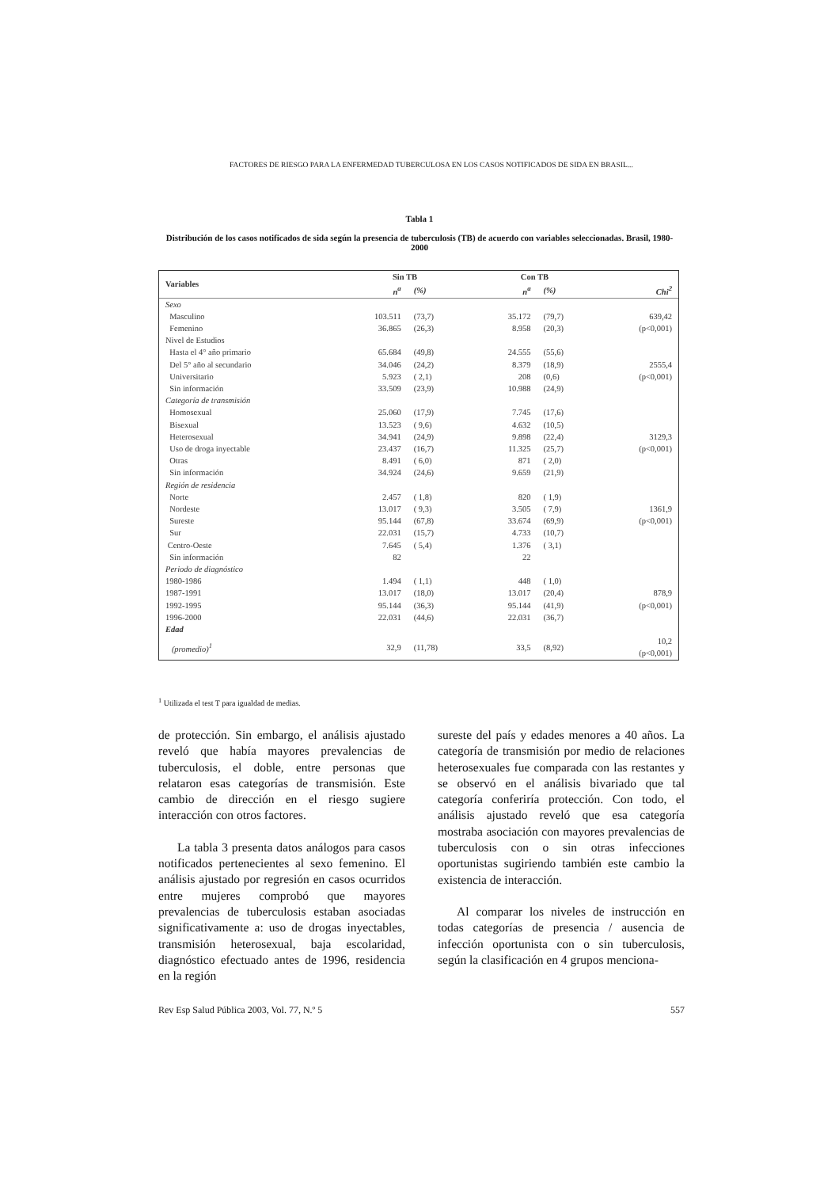FACTORES DE RIESGO PARA LA ENFERMEDAD TUBERCULOSA EN LOS CASOS NOTIFICADOS DE SIDA EN BRASIL...
Tabla 1
Distribución de los casos notificados de sida según la presencia de tuberculosis (TB) de acuerdo con variables seleccionadas. Brasil, 1980-2000
| Variables | Sin TB | | Con TB | | |
| --- | --- | --- | --- | --- | --- |
| | n<sup>a</sup> | (%) | n<sup>a</sup> | (%) | Chi<sup>2</sup> |
| Sexo | | | | | |
| Masculino | 103.511 | (73,7) | 35.172 | (79,7) | 639,42 |
| Femenino | 36.865 | (26,3) | 8.958 | (20,3) | (p<0,001) |
| Nivel de Estudios | | | | | |
| Hasta el 4° año primario | 65.684 | (49,8) | 24.555 | (55,6) | |
| Del 5° año al secundario | 34.046 | (24,2) | 8.379 | (18,9) | 2555,4 |
| Universitario | 5.923 | ( 2,1) | 208 | (0,6) | (p<0,001) |
| Sin información | 33.509 | (23,9) | 10.988 | (24,9) | |
| Categoría de transmisión | | | | | |
| Homosexual | 25.060 | (17,9) | 7.745 | (17,6) | |
| Bisexual | 13.523 | ( 9,6) | 4.632 | (10,5) | |
| Heterosexual | 34.941 | (24,9) | 9.898 | (22,4) | 3129,3 |
| Uso de droga inyectable | 23.437 | (16,7) | 11.325 | (25,7) | (p<0,001) |
| Otras | 8.491 | ( 6,0) | 871 | ( 2,0) | |
| Sin información | 34.924 | (24,6) | 9.659 | (21,9) | |
| Región de residencia | | | | | |
| Norte | 2.457 | ( 1,8) | 820 | ( 1,9) | |
| Nordeste | 13.017 | ( 9,3) | 3.505 | ( 7,9) | 1361,9 |
| Sureste | 95.144 | (67,8) | 33.674 | (69,9) | (p<0,001) |
| Sur | 22.031 | (15,7) | 4.733 | (10,7) | |
| Centro-Oeste | 7.645 | ( 5,4) | 1.376 | ( 3,1) | |
| Sin información | 82 | | 22 | | |
| Periodo de diagnóstico | | | | | |
| 1980-1986 | 1.494 | ( 1,1) | 448 | ( 1,0) | |
| 1987-1991 | 13.017 | (18,0) | 13.017 | (20,4) | 878,9 |
| 1992-1995 | 95.144 | (36,3) | 95.144 | (41,9) | (p<0,001) |
| 1996-2000 | 22.031 | (44,6) | 22.031 | (36,7) | |
| Edad | | | | | |
| (promedio)<sup>1</sup> | 32,9 | (11,78) | 33,5 | (8,92) | 10,2 (p<0,001) |
<sup>1</sup> Utilizada el test T para igualdad de medias.
de protección. Sin embargo, el análisis ajustado reveló que había mayores prevalencias de tuberculosis, el doble, entre personas que relataron esas categorías de transmisión. Este cambio de dirección en el riesgo sugiere interacción con otros factores.
La tabla 3 presenta datos análogos para casos notificados pertenecientes al sexo femenino. El análisis ajustado por regresión en casos ocurridos entre mujeres comprobó que mayores prevalencias de tuberculosis estaban asociadas significativamente a: uso de drogas inyectables, transmisión heterosexual, baja escolaridad, diagnóstico efectuado antes de 1996, residencia en la región
sureste del país y edades menores a 40 años. La categoría de transmisión por medio de relaciones heterosexuales fue comparada con las restantes y se observó en el análisis bivariado que tal categoría conferiría protección. Con todo, el análisis ajustado reveló que esa categoría mostraba asociación con mayores prevalencias de tuberculosis con o sin otras infecciones oportunistas sugiriendo también este cambio la existencia de interacción.
Al comparar los niveles de instrucción en todas categorías de presencia / ausencia de infección oportunista con o sin tuberculosis, según la clasificación en 4 grupos menciona-
Rev Esp Salud Pública 2003, Vol. 77, N.º 5 557